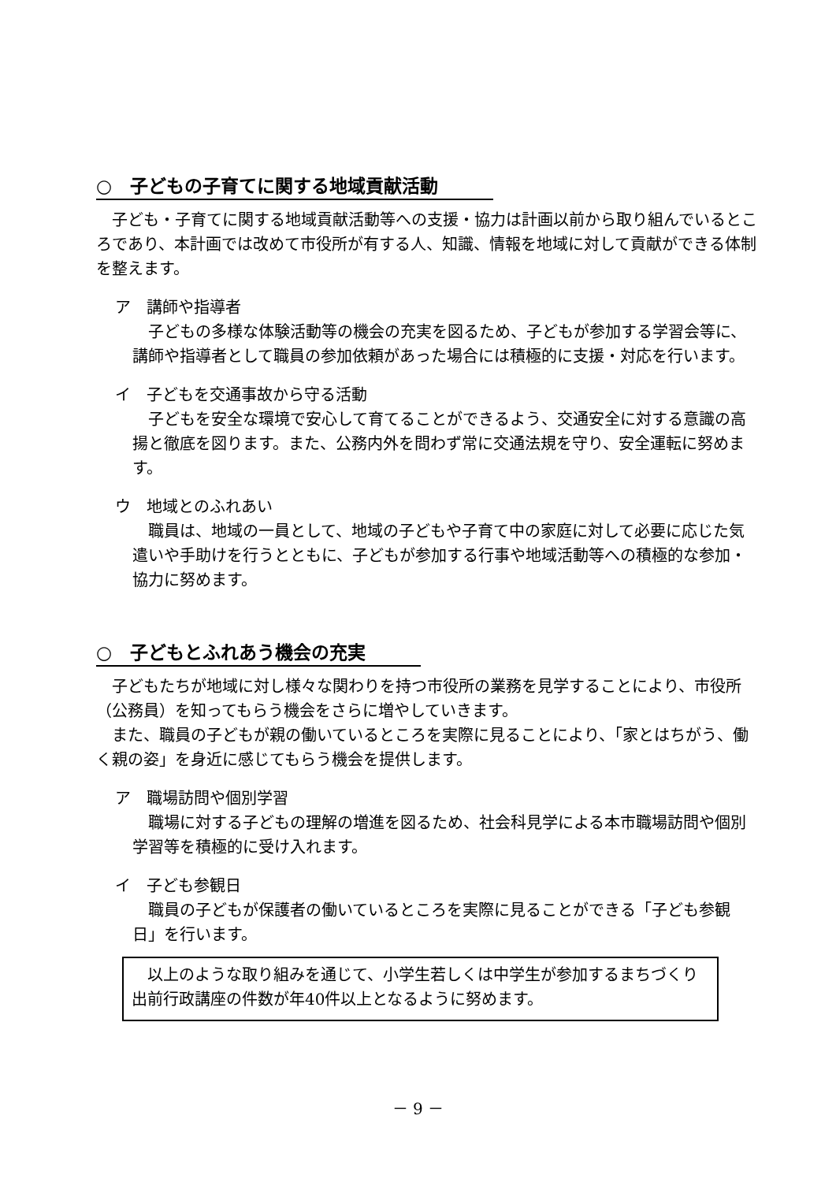○　子どもの子育てに関する地域貢献活動
子ども・子育てに関する地域貢献活動等への支援・協力は計画以前から取り組んでいるところであり、本計画では改めて市役所が有する人、知識、情報を地域に対して貢献ができる体制を整えます。
ア　講師や指導者
子どもの多様な体験活動等の機会の充実を図るため、子どもが参加する学習会等に、講師や指導者として職員の参加依頼があった場合には積極的に支援・対応を行います。
イ　子どもを交通事故から守る活動
子どもを安全な環境で安心して育てることができるよう、交通安全に対する意識の高揚と徹底を図ります。また、公務内外を問わず常に交通法規を守り、安全運転に努めます。
ウ　地域とのふれあい
職員は、地域の一員として、地域の子どもや子育て中の家庭に対して必要に応じた気遣いや手助けを行うとともに、子どもが参加する行事や地域活動等への積極的な参加・協力に努めます。
○　子どもとふれあう機会の充実
子どもたちが地域に対し様々な関わりを持つ市役所の業務を見学することにより、市役所（公務員）を知ってもらう機会をさらに増やしていきます。
また、職員の子どもが親の働いているところを実際に見ることにより、「家とはちがう、働く親の姿」を身近に感じてもらう機会を提供します。
ア　職場訪問や個別学習
職場に対する子どもの理解の増進を図るため、社会科見学による本市職場訪問や個別学習等を積極的に受け入れます。
イ　子ども参観日
職員の子どもが保護者の働いているところを実際に見ることができる「子ども参観日」を行います。
以上のような取り組みを通じて、小学生若しくは中学生が参加するまちづくり出前行政講座の件数が年40件以上となるように努めます。
－ 9 －